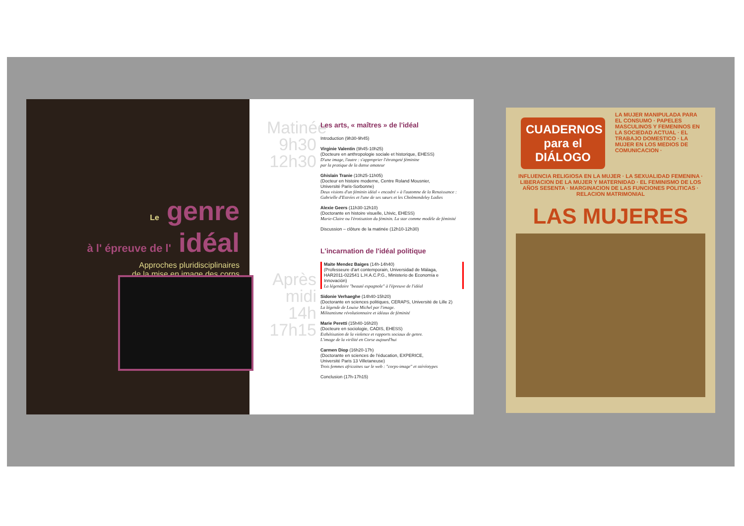Le genre
à l' épreuve de l' idéal
Approches pluridisciplinaires
de la mise en image des corps
Matinée
9h30
12h30
Après
midi
14h
17h15
Les arts, « maîtres » de l'idéal
Introduction (9h30-9h45)
Virginie Valentin (9h45-10h25)
(Docteure en anthropologie sociale et historique, EHESS)
D'une image, l'autre : s'approprier l'étrangeté féminine
par la pratique de la danse amateur
Ghislain Tranie (10h25-11h05)
(Docteur en histoire moderne, Centre Roland Mousnier,
Université Paris-Sorbonne)
Deux visions d'un féminin idéal « encadré » à l'automne de la Renaissance :
Gabrielle d'Estrées et l'une de ses sœurs et les Cholmondeley Ladies
Alexie Geers (11h30-12h10)
(Doctorante en histoire visuelle, Lhivic, EHESS)
Marie-Claire ou l'érotisation du féminin. La star comme modèle de féminité
Discussion – clôture de la matinée (12h10-12h30)
L'incarnation de l'idéal politique
Maite Mendez Baiges (14h-14h40)
(Professeure d'art contemporain, Universidad de Málaga,
HAR2011-022541 L.H.A.C.P.G., Ministerio de Economía e Innovación)
La légendaire "beauté espagnole" à l'épreuve de l'idéal
Sidonie Verhaeghe (14h40-15h20)
(Doctorante en sciences politiques, CERAPS, Université de Lille 2)
La légende de Louise Michel par l'image.
Militantisme révolutionnaire et idéaux de féminité
Marie Peretti (15h40-16h20)
(Docteure en sociologie, CADIS, EHESS)
Esthétisation de la violence et rapports sociaux de genre.
L'image de la virilité en Corse aujourd'hui
Carmen Diop (16h20-17h)
(Doctorante en sciences de l'éducation, EXPERICE,
Université Paris 13 Villetaneuse)
Trois femmes africaines sur le web : "corps-image" et stéréotypes
Conclusion (17h-17h15)
CUADERNOS para el DIÁLOGO
LA MUJER MANIPULADA PARA EL CONSUMO · PAPELES MASCULINOS Y FEMENINOS EN LA SOCIEDAD ACTUAL · EL TRABAJO DOMESTICO · LA MUJER EN LOS MEDIOS DE COMUNICACION ·
INFLUENCIA RELIGIOSA EN LA MUJER · LA SEXUALIDAD FEMENINA · LIBERACION DE LA MUJER Y MATERNIDAD · EL FEMINISMO DE LOS AÑOS SESENTA · MARGINACION DE LAS FUNCIONES POLITICAS · RELACION MATRIMONIAL
LAS MUJERES